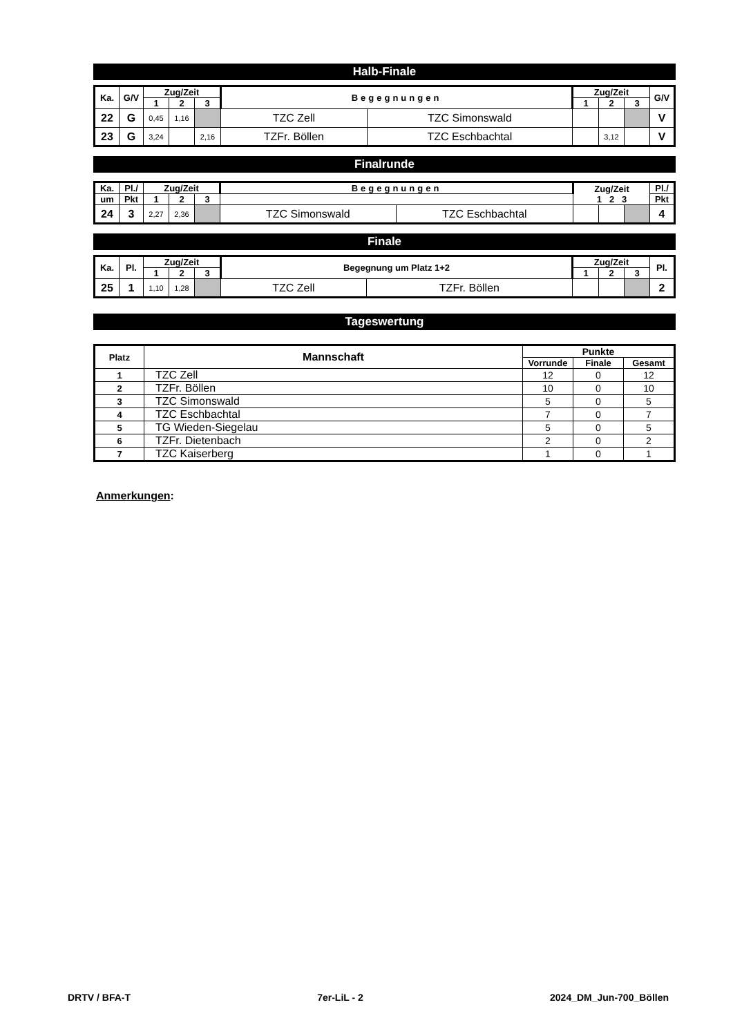Halb-Finale
| Ka. | G/V | Zug/Zeit | | | Begegnungen | | Zug/Zeit | | | G/V |
| --- | --- | --- | --- | --- | --- | --- | --- | --- | --- | --- |
| | | 1 | 2 | 3 | | | 1 | 2 | 3 | |
| 22 | G | 0,45 | 1,16 | | TZC Zell | TZC Simonswald | | | | V |
| 23 | G | 3,24 | | 2,16 | TZFr. Böllen | TZC Eschbachtal | | 3,12 | | V |
Finalrunde
| Ka. | Pl./ | Zug/Zeit | | | Begegnungen | | Zug/Zeit 1 2 3 | | | Pl./ |
| --- | --- | --- | --- | --- | --- | --- | --- | --- | --- | --- |
| um | Pkt | 1 | 2 | 3 | | | | | | Pkt |
| 24 | 3 | 2,27 | 2,36 | | TZC Simonswald | TZC Eschbachtal | | | | 4 |
Finale
| Ka. | Pl. | Zug/Zeit | | | Begegnung um Platz 1+2 | | Zug/Zeit | | | Pl. |
| --- | --- | --- | --- | --- | --- | --- | --- | --- | --- | --- |
| | | 1 | 2 | 3 | | | 1 | 2 | 3 | |
| 25 | 1 | 1,10 | 1,28 | | TZC Zell | TZFr. Böllen | | | | 2 |
Tageswertung
| Platz | Mannschaft | Punkte | | |
| --- | --- | --- | --- | --- |
| | | Vorrunde | Finale | Gesamt |
| 1 | TZC Zell | 12 | 0 | 12 |
| 2 | TZFr. Böllen | 10 | 0 | 10 |
| 3 | TZC Simonswald | 5 | 0 | 5 |
| 4 | TZC Eschbachtal | 7 | 0 | 7 |
| 5 | TG Wieden-Siegelau | 5 | 0 | 5 |
| 6 | TZFr. Dietenbach | 2 | 0 | 2 |
| 7 | TZC Kaiserberg | 1 | 0 | 1 |
Anmerkungen:
DRTV / BFA-T 7er-LiL - 2 2024_DM_Jun-700_Böllen